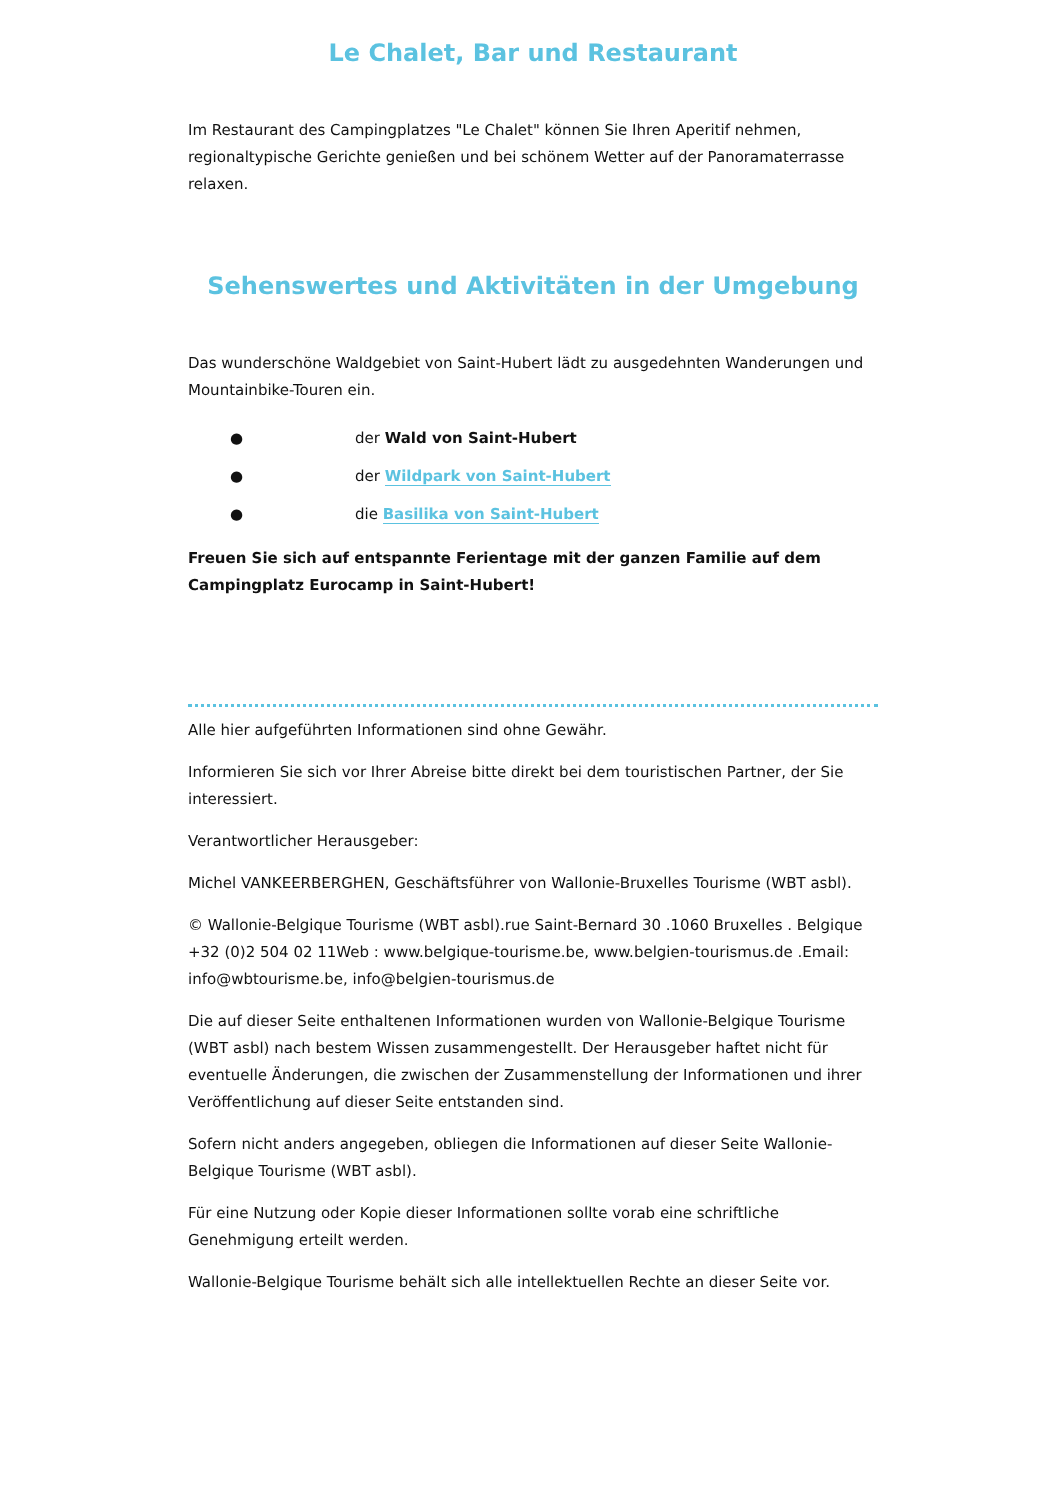Le Chalet, Bar und Restaurant
Im Restaurant des Campingplatzes "Le Chalet" können Sie Ihren Aperitif nehmen, regionaltypische Gerichte genießen und bei schönem Wetter auf der Panoramaterrasse relaxen.
Sehenswertes und Aktivitäten in der Umgebung
Das wunderschöne Waldgebiet von Saint-Hubert lädt zu ausgedehnten Wanderungen und Mountainbike-Touren ein.
● der Wald von Saint-Hubert
● der Wildpark von Saint-Hubert
● die Basilika von Saint-Hubert
Freuen Sie sich auf entspannte Ferientage mit der ganzen Familie auf dem Campingplatz Eurocamp in Saint-Hubert!
Alle hier aufgeführten Informationen sind ohne Gewähr.
Informieren Sie sich vor Ihrer Abreise bitte direkt bei dem touristischen Partner, der Sie interessiert.
Verantwortlicher Herausgeber:
Michel VANKEERBERGHEN, Geschäftsführer von Wallonie-Bruxelles Tourisme (WBT asbl).
© Wallonie-Belgique Tourisme (WBT asbl).rue Saint-Bernard 30 .1060 Bruxelles . Belgique +32 (0)2 504 02 11Web : www.belgique-tourisme.be, www.belgien-tourismus.de .Email: info@wbtourisme.be, info@belgien-tourismus.de
Die auf dieser Seite enthaltenen Informationen wurden von Wallonie-Belgique Tourisme (WBT asbl) nach bestem Wissen zusammengestellt. Der Herausgeber haftet nicht für eventuelle Änderungen, die zwischen der Zusammenstellung der Informationen und ihrer Veröffentlichung auf dieser Seite entstanden sind.
Sofern nicht anders angegeben, obliegen die Informationen auf dieser Seite Wallonie-Belgique Tourisme (WBT asbl).
Für eine Nutzung oder Kopie dieser Informationen sollte vorab eine schriftliche Genehmigung erteilt werden.
Wallonie-Belgique Tourisme behält sich alle intellektuellen Rechte an dieser Seite vor.